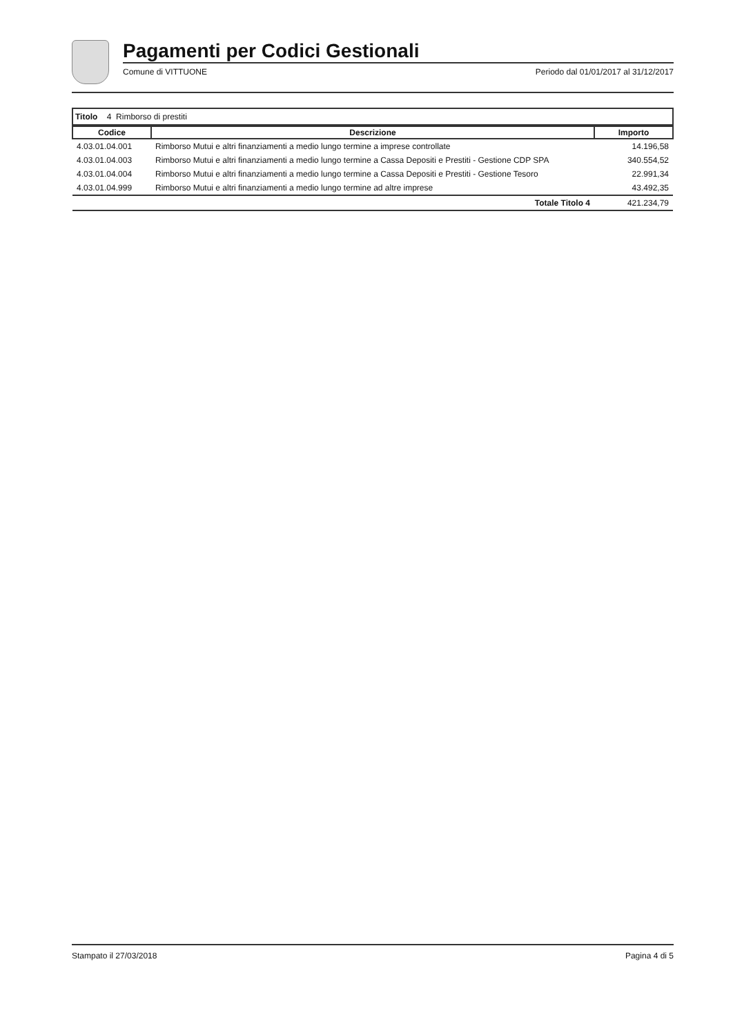Pagamenti per Codici Gestionali
Comune di VITTUONE Periodo dal 01/01/2017 al 31/12/2017
Titolo 4 Rimborso di prestiti
| Codice | Descrizione | Importo |
| --- | --- | --- |
| 4.03.01.04.001 | Rimborso Mutui e altri finanziamenti a medio lungo termine a imprese controllate | 14.196,58 |
| 4.03.01.04.003 | Rimborso Mutui e altri finanziamenti a medio lungo termine a Cassa Depositi e Prestiti - Gestione CDP SPA | 340.554,52 |
| 4.03.01.04.004 | Rimborso Mutui e altri finanziamenti a medio lungo termine a Cassa Depositi e Prestiti - Gestione Tesoro | 22.991,34 |
| 4.03.01.04.999 | Rimborso Mutui e altri finanziamenti a medio lungo termine ad altre imprese | 43.492,35 |
| | Totale Titolo 4 | 421.234,79 |
Stampato il 27/03/2018 Pagina 4 di 5